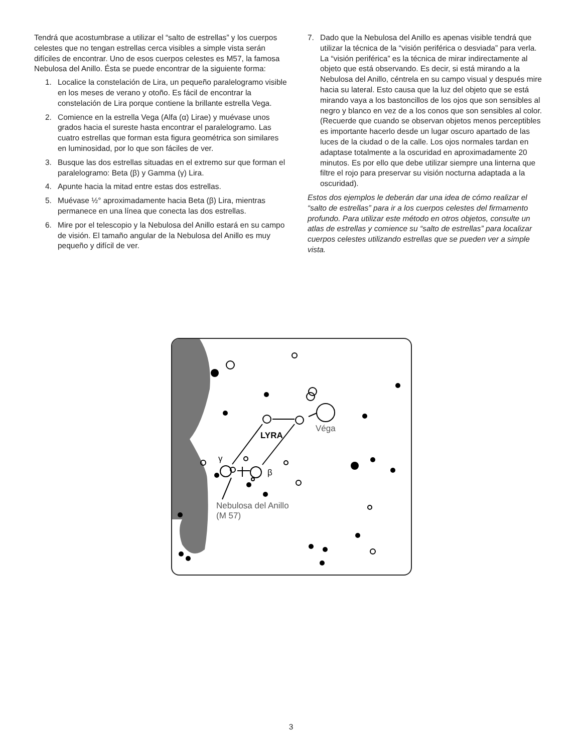Tendrá que acostumbrase a utilizar el “salto de estrellas” y los cuerpos celestes que no tengan estrellas cerca visibles a simple vista serán difíciles de encontrar. Uno de esos cuerpos celestes es M57, la famosa Nebulosa del Anillo. Ésta se puede encontrar de la siguiente forma:
1. Localice la constelación de Lira, un pequeño paralelogramo visible en los meses de verano y otoño. Es fácil de encontrar la constelación de Lira porque contiene la brillante estrella Vega.
2. Comience en la estrella Vega (Alfa (α) Lirae) y muévase unos grados hacia el sureste hasta encontrar el paralelogramo. Las cuatro estrellas que forman esta figura geométrica son similares en luminosidad, por lo que son fáciles de ver.
3. Busque las dos estrellas situadas en el extremo sur que forman el paralelogramo: Beta (β) y Gamma (γ) Lira.
4. Apunte hacia la mitad entre estas dos estrellas.
5. Muévase ½° aproximadamente hacia Beta (β) Lira, mientras permanece en una línea que conecta las dos estrellas.
6. Mire por el telescopio y la Nebulosa del Anillo estará en su campo de visión. El tamaño angular de la Nebulosa del Anillo es muy pequeño y difícil de ver.
7. Dado que la Nebulosa del Anillo es apenas visible tendrá que utilizar la técnica de la “visión periférica o desviada” para verla. La “visión periférica” es la técnica de mirar indirectamente al objeto que está observando. Es decir, si está mirando a la Nebulosa del Anillo, céntrela en su campo visual y después mire hacia su lateral. Esto causa que la luz del objeto que se está mirando vaya a los bastoncillos de los ojos que son sensibles al negro y blanco en vez de a los conos que son sensibles al color. (Recuerde que cuando se observan objetos menos perceptibles es importante hacerlo desde un lugar oscuro apartado de las luces de la ciudad o de la calle. Los ojos normales tardan en adaptase totalmente a la oscuridad en aproximadamente 20 minutos. Es por ello que debe utilizar siempre una linterna que filtre el rojo para preservar su visión nocturna adaptada a la oscuridad).
Estos dos ejemplos le deberán dar una idea de cómo realizar el “salto de estrellas” para ir a los cuerpos celestes del firmamento profundo. Para utilizar este método en otros objetos, consulte un atlas de estrellas y comience su “salto de estrellas” para localizar cuerpos celestes utilizando estrellas que se pueden ver a simple vista.
Véga
LYRA
γ
β
Nebulosa del Anillo
(M 57)
3